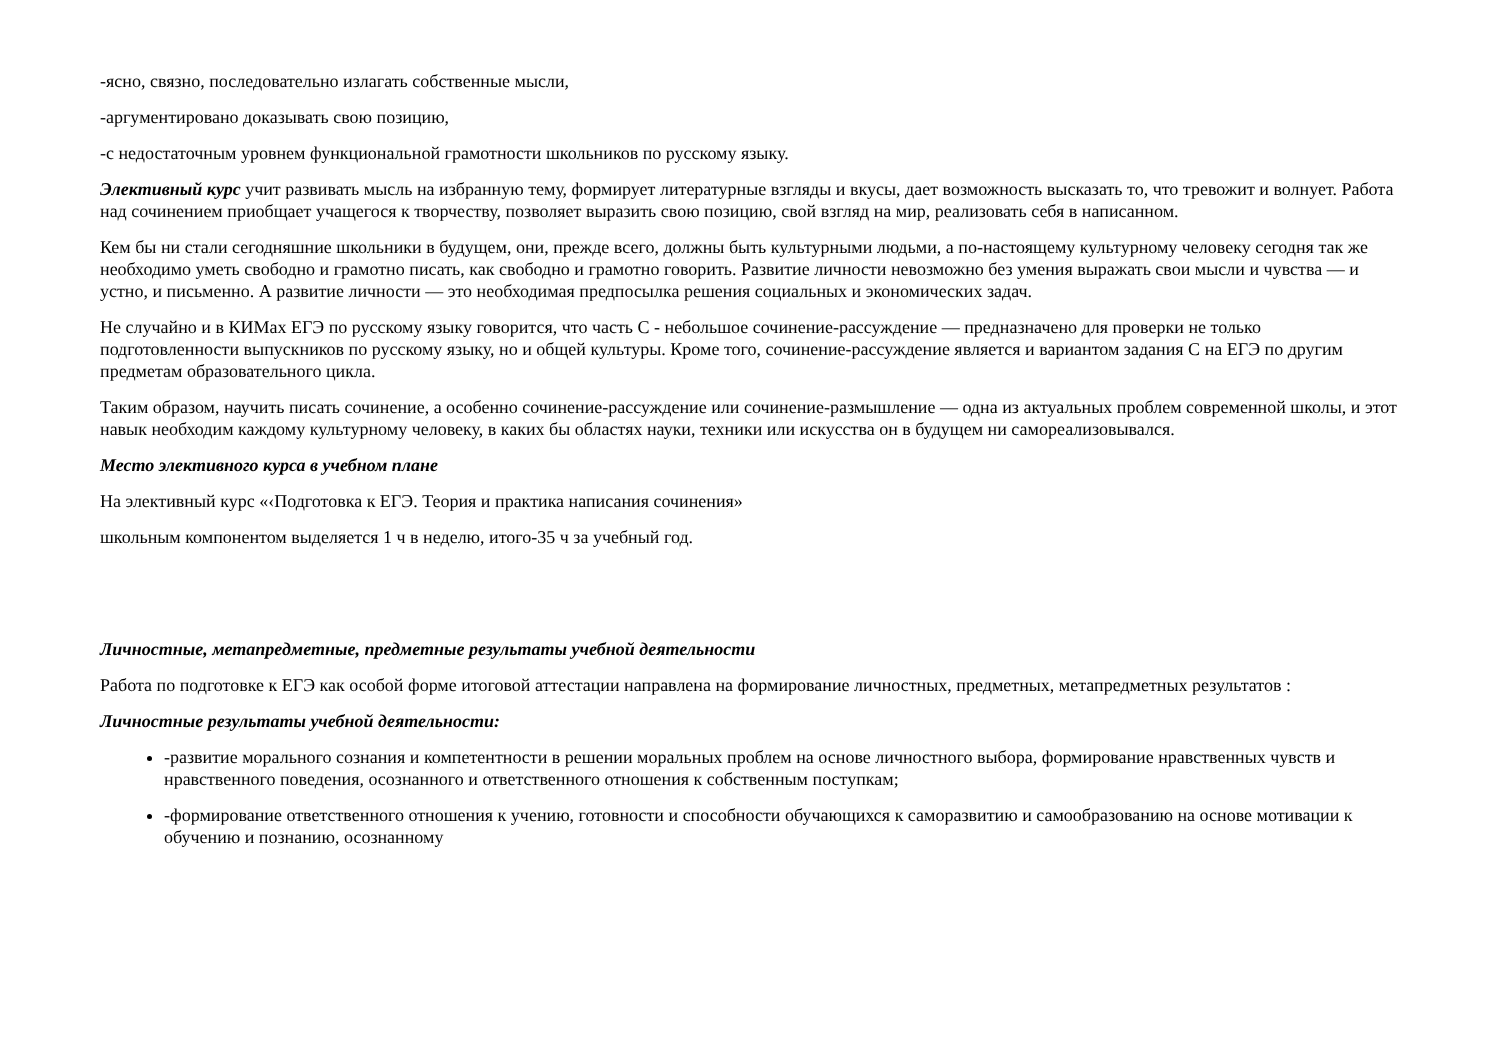-ясно, связно, последовательно излагать собственные мысли,
-аргументировано доказывать свою позицию,
-с недостаточным уровнем функциональной грамотности школьников по русскому языку.
Элективный курс учит развивать мысль на избранную тему, формирует литературные взгляды и вкусы, дает возможность высказать то, что тревожит и волнует. Работа над сочинением приобщает учащегося к творчеству, позволяет выразить свою позицию, свой взгляд на мир, реализовать себя в написанном.
Кем бы ни стали сегодняшние школьники в будущем, они, прежде всего, должны быть культурными людьми, а по-настоящему культурному человеку сегодня так же необходимо уметь свободно и грамотно писать, как свободно и грамотно говорить. Развитие личности невозможно без умения выражать свои мысли и чувства — и устно, и письменно. А развитие личности — это необходимая предпосылка решения социальных и экономических задач.
Не случайно и в КИМах ЕГЭ по русскому языку говорится, что часть С - небольшое сочинение-рассуждение — предназначено для проверки не только подготовленности выпускников по русскому языку, но и общей культуры. Кроме того, сочинение-рассуждение является и вариантом задания С на ЕГЭ по другим предметам образовательного цикла.
Таким образом, научить писать сочинение, а особенно сочинение-рассуждение или сочинение-размышление — одна из актуальных проблем современной школы, и этот навык необходим каждому культурному человеку, в каких бы областях науки, техники или искусства он в будущем ни самореализовывался.
Место элективного курса в учебном плане
На элективный курс «‹Подготовка к ЕГЭ. Теория и практика написания сочинения»
школьным компонентом выделяется 1 ч в неделю, итого-35 ч за учебный год.
Личностные, метапредметные, предметные результаты учебной деятельности
Работа по подготовке к ЕГЭ как особой форме итоговой аттестации направлена на формирование личностных, предметных, метапредметных результатов :
Личностные результаты учебной деятельности:
-развитие морального сознания и компетентности в решении моральных проблем на основе личностного выбора, формирование нравственных чувств и нравственного поведения, осознанного и ответственного отношения к собственным поступкам;
-формирование ответственного отношения к учению, готовности и способности обучающихся к саморазвитию и самообразованию на основе мотивации к обучению и познанию, осознанному